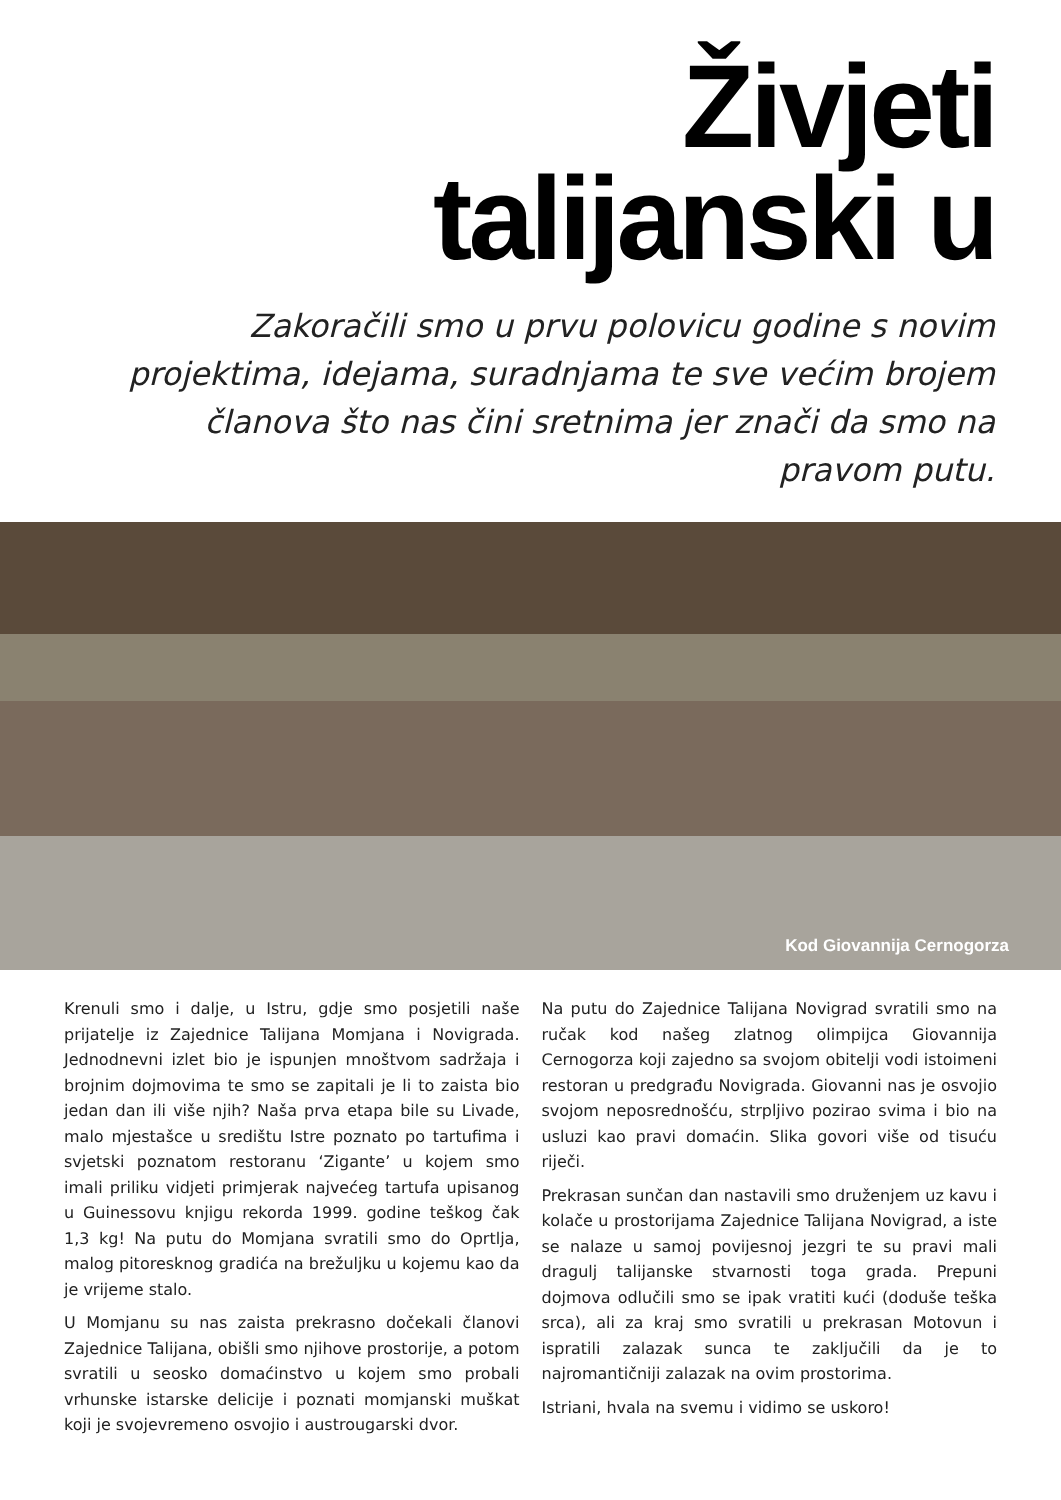Živjeti
talijanski u
Zakoračili smo u prvu polovicu godine s novim projektima, idejama, suradnjama te sve većim brojem članova što nas čini sretnima jer znači da smo na pravom putu.
Kod Giovannija Cernogorza
Krenuli smo i dalje, u Istru, gdje smo posjetili naše prijatelje iz Zajednice Talijana Momjana i Novigrada. Jednodnevni izlet bio je ispunjen mnoštvom sadržaja i brojnim dojmovima te smo se zapitali je li to zaista bio jedan dan ili više njih? Naša prva etapa bile su Livade, malo mjestašce u središtu Istre poznato po tartufima i svjetski poznatom restoranu ‘Zigante’ u kojem smo imali priliku vidjeti primjerak najvećeg tartufa upisanog u Guinessovu knjigu rekorda 1999. godine teškog čak 1,3 kg! Na putu do Momjana svratili smo do Oprtlja, malog pitoresknog gradića na brežuljku u kojemu kao da je vrijeme stalo.
U Momjanu su nas zaista prekrasno dočekali članovi Zajednice Talijana, obišli smo njihove prostorije, a potom svratili u seosko domaćinstvo u kojem smo probali vrhunske istarske delicije i poznati momjanski muškat koji je svojevremeno osvojio i austrougarski dvor.
Na putu do Zajednice Talijana Novigrad svratili smo na ručak kod našeg zlatnog olimpijca Giovannija Cernogorza koji zajedno sa svojom obitelji vodi istoimeni restoran u predgrađu Novigrada. Giovanni nas je osvojio svojom neposrednošću, strpljivo pozirao svima i bio na usluzi kao pravi domaćin. Slika govori više od tisuću riječi.
Prekrasan sunčan dan nastavili smo druženjem uz kavu i kolače u prostorijama Zajednice Talijana Novigrad, a iste se nalaze u samoj povijesnoj jezgri te su pravi mali dragulj talijanske stvarnosti toga grada. Prepuni dojmova odlučili smo se ipak vratiti kući (doduše teška srca), ali za kraj smo svratili u prekrasan Motovun i ispratili zalazak sunca te zaključili da je to najromantičniji zalazak na ovim prostorima.
Istriani, hvala na svemu i vidimo se uskoro!